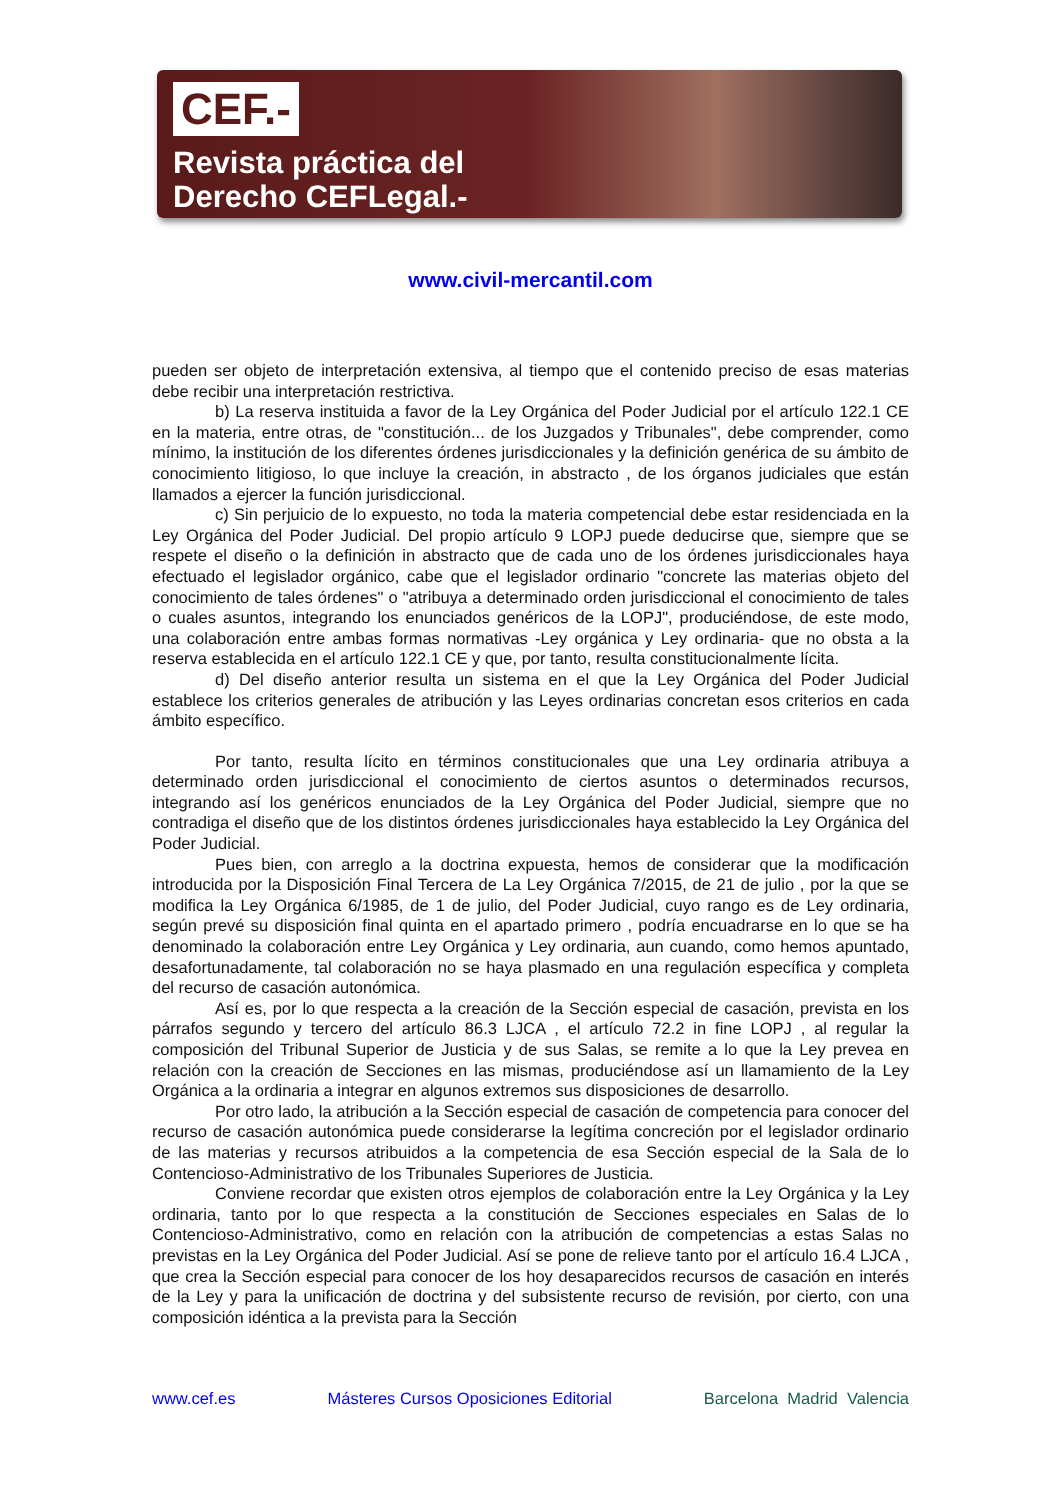CEF.-
Revista práctica del
Derecho CEFLegal.-
www.civil-mercantil.com
pueden ser objeto de interpretación extensiva, al tiempo que el contenido preciso de esas materias debe recibir una interpretación restrictiva.
b) La reserva instituida a favor de la Ley Orgánica del Poder Judicial por el artículo 122.1 CE en la materia, entre otras, de "constitución... de los Juzgados y Tribunales", debe comprender, como mínimo, la institución de los diferentes órdenes jurisdiccionales y la definición genérica de su ámbito de conocimiento litigioso, lo que incluye la creación, in abstracto , de los órganos judiciales que están llamados a ejercer la función jurisdiccional.
c) Sin perjuicio de lo expuesto, no toda la materia competencial debe estar residenciada en la Ley Orgánica del Poder Judicial. Del propio artículo 9 LOPJ puede deducirse que, siempre que se respete el diseño o la definición in abstracto que de cada uno de los órdenes jurisdiccionales haya efectuado el legislador orgánico, cabe que el legislador ordinario "concrete las materias objeto del conocimiento de tales órdenes" o "atribuya a determinado orden jurisdiccional el conocimiento de tales o cuales asuntos, integrando los enunciados genéricos de la LOPJ", produciéndose, de este modo, una colaboración entre ambas formas normativas -Ley orgánica y Ley ordinaria- que no obsta a la reserva establecida en el artículo 122.1 CE y que, por tanto, resulta constitucionalmente lícita.
d) Del diseño anterior resulta un sistema en el que la Ley Orgánica del Poder Judicial establece los criterios generales de atribución y las Leyes ordinarias concretan esos criterios en cada ámbito específico.
Por tanto, resulta lícito en términos constitucionales que una Ley ordinaria atribuya a determinado orden jurisdiccional el conocimiento de ciertos asuntos o determinados recursos, integrando así los genéricos enunciados de la Ley Orgánica del Poder Judicial, siempre que no contradiga el diseño que de los distintos órdenes jurisdiccionales haya establecido la Ley Orgánica del Poder Judicial.
Pues bien, con arreglo a la doctrina expuesta, hemos de considerar que la modificación introducida por la Disposición Final Tercera de La Ley Orgánica 7/2015, de 21 de julio , por la que se modifica la Ley Orgánica 6/1985, de 1 de julio, del Poder Judicial, cuyo rango es de Ley ordinaria, según prevé su disposición final quinta en el apartado primero , podría encuadrarse en lo que se ha denominado la colaboración entre Ley Orgánica y Ley ordinaria, aun cuando, como hemos apuntado, desafortunadamente, tal colaboración no se haya plasmado en una regulación específica y completa del recurso de casación autonómica.
Así es, por lo que respecta a la creación de la Sección especial de casación, prevista en los párrafos segundo y tercero del artículo 86.3 LJCA , el artículo 72.2 in fine LOPJ , al regular la composición del Tribunal Superior de Justicia y de sus Salas, se remite a lo que la Ley prevea en relación con la creación de Secciones en las mismas, produciéndose así un llamamiento de la Ley Orgánica a la ordinaria a integrar en algunos extremos sus disposiciones de desarrollo.
Por otro lado, la atribución a la Sección especial de casación de competencia para conocer del recurso de casación autonómica puede considerarse la legítima concreción por el legislador ordinario de las materias y recursos atribuidos a la competencia de esa Sección especial de la Sala de lo Contencioso-Administrativo de los Tribunales Superiores de Justicia.
Conviene recordar que existen otros ejemplos de colaboración entre la Ley Orgánica y la Ley ordinaria, tanto por lo que respecta a la constitución de Secciones especiales en Salas de lo Contencioso-Administrativo, como en relación con la atribución de competencias a estas Salas no previstas en la Ley Orgánica del Poder Judicial. Así se pone de relieve tanto por el artículo 16.4 LJCA , que crea la Sección especial para conocer de los hoy desaparecidos recursos de casación en interés de la Ley y para la unificación de doctrina y del subsistente recurso de revisión, por cierto, con una composición idéntica a la prevista para la Sección
www.cef.es Másteres Cursos Oposiciones Editorial Barcelona Madrid Valencia